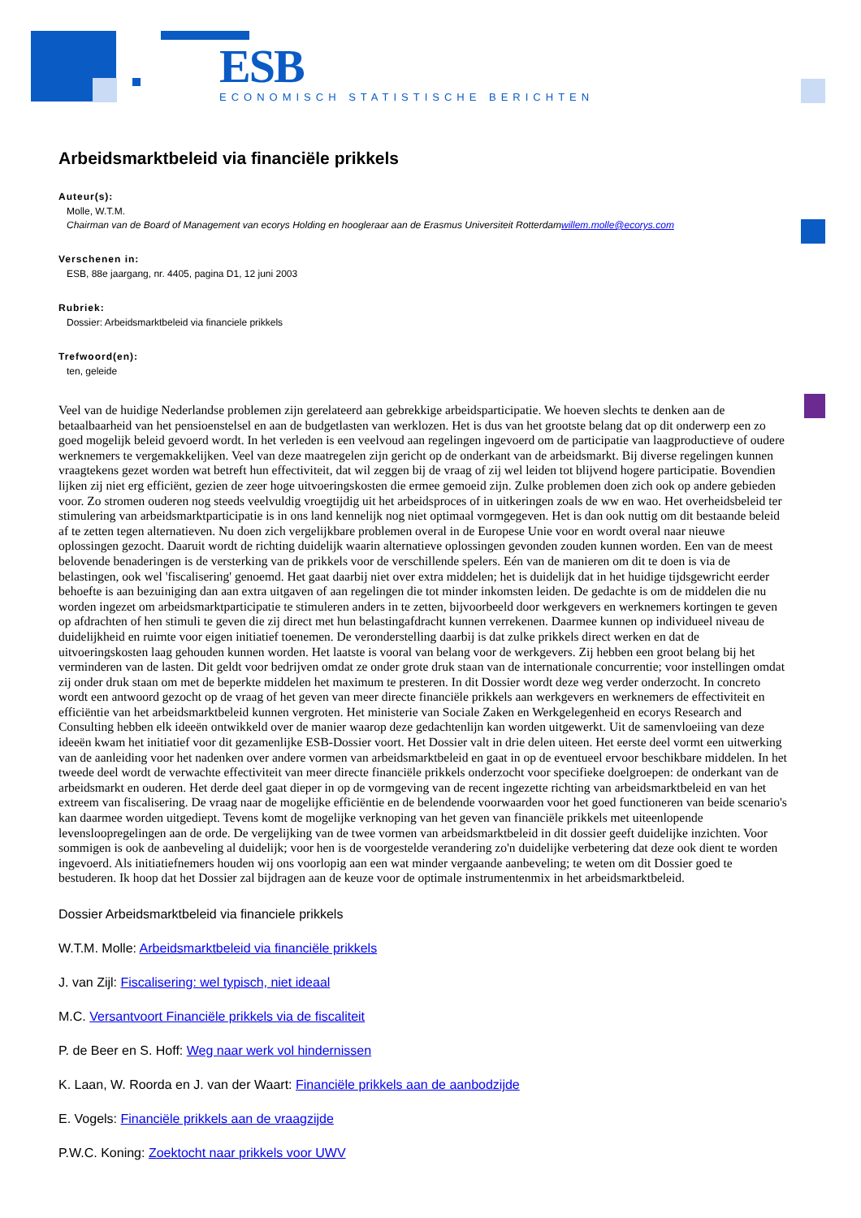ESB
ECONOMISCH STATISTISCHE BERICHTEN
Arbeidsmarktbeleid via financiële prikkels
Auteur(s):
Molle, W.T.M.
Chairman van de Board of Management van ecorys Holding en hoogleraar aan de Erasmus Universiteit Rotterdamwillem.molle@ecorys.com
Verschenen in:
ESB, 88e jaargang, nr. 4405, pagina D1, 12 juni 2003
Rubriek:
Dossier: Arbeidsmarktbeleid via financiele prikkels
Trefwoord(en):
ten, geleide
Veel van de huidige Nederlandse problemen zijn gerelateerd aan gebrekkige arbeidsparticipatie. We hoeven slechts te denken aan de betaalbaarheid van het pensioenstelsel en aan de budgetlasten van werklozen. Het is dus van het grootste belang dat op dit onderwerp een zo goed mogelijk beleid gevoerd wordt. In het verleden is een veelvoud aan regelingen ingevoerd om de participatie van laagproductieve of oudere werknemers te vergemakkelijken. Veel van deze maatregelen zijn gericht op de onderkant van de arbeidsmarkt. Bij diverse regelingen kunnen vraagtekens gezet worden wat betreft hun effectiviteit, dat wil zeggen bij de vraag of zij wel leiden tot blijvend hogere participatie. Bovendien lijken zij niet erg efficiënt, gezien de zeer hoge uitvoeringskosten die ermee gemoeid zijn. Zulke problemen doen zich ook op andere gebieden voor. Zo stromen ouderen nog steeds veelvuldig vroegtijdig uit het arbeidsproces of in uitkeringen zoals de ww en wao. Het overheidsbeleid ter stimulering van arbeidsmarktparticipatie is in ons land kennelijk nog niet optimaal vormgegeven. Het is dan ook nuttig om dit bestaande beleid af te zetten tegen alternatieven. Nu doen zich vergelijkbare problemen overal in de Europese Unie voor en wordt overal naar nieuwe oplossingen gezocht. Daaruit wordt de richting duidelijk waarin alternatieve oplossingen gevonden zouden kunnen worden. Een van de meest belovende benaderingen is de versterking van de prikkels voor de verschillende spelers. Eén van de manieren om dit te doen is via de belastingen, ook wel 'fiscalisering' genoemd. Het gaat daarbij niet over extra middelen; het is duidelijk dat in het huidige tijdsgewricht eerder behoefte is aan bezuiniging dan aan extra uitgaven of aan regelingen die tot minder inkomsten leiden. De gedachte is om de middelen die nu worden ingezet om arbeidsmarktparticipatie te stimuleren anders in te zetten, bijvoorbeeld door werkgevers en werknemers kortingen te geven op afdrachten of hen stimuli te geven die zij direct met hun belastingafdracht kunnen verrekenen. Daarmee kunnen op individueel niveau de duidelijkheid en ruimte voor eigen initiatief toenemen. De veronderstelling daarbij is dat zulke prikkels direct werken en dat de uitvoeringskosten laag gehouden kunnen worden. Het laatste is vooral van belang voor de werkgevers. Zij hebben een groot belang bij het verminderen van de lasten. Dit geldt voor bedrijven omdat ze onder grote druk staan van de internationale concurrentie; voor instellingen omdat zij onder druk staan om met de beperkte middelen het maximum te presteren. In dit Dossier wordt deze weg verder onderzocht. In concreto wordt een antwoord gezocht op de vraag of het geven van meer directe financiële prikkels aan werkgevers en werknemers de effectiviteit en efficiëntie van het arbeidsmarktbeleid kunnen vergroten. Het ministerie van Sociale Zaken en Werkgelegenheid en ecorys Research and Consulting hebben elk ideeën ontwikkeld over de manier waarop deze gedachtenlijn kan worden uitgewerkt. Uit de samenvloeiing van deze ideeën kwam het initiatief voor dit gezamenlijke ESB-Dossier voort. Het Dossier valt in drie delen uiteen. Het eerste deel vormt een uitwerking van de aanleiding voor het nadenken over andere vormen van arbeidsmarktbeleid en gaat in op de eventueel ervoor beschikbare middelen. In het tweede deel wordt de verwachte effectiviteit van meer directe financiële prikkels onderzocht voor specifieke doelgroepen: de onderkant van de arbeidsmarkt en ouderen. Het derde deel gaat dieper in op de vormgeving van de recent ingezette richting van arbeidsmarktbeleid en van het extreem van fiscalisering. De vraag naar de mogelijke efficiëntie en de belendende voorwaarden voor het goed functioneren van beide scenario's kan daarmee worden uitgediept. Tevens komt de mogelijke verknoping van het geven van financiële prikkels met uiteenlopende levensloopregelingen aan de orde. De vergelijking van de twee vormen van arbeidsmarktbeleid in dit dossier geeft duidelijke inzichten. Voor sommigen is ook de aanbeveling al duidelijk; voor hen is de voorgestelde verandering zo'n duidelijke verbetering dat deze ook dient te worden ingevoerd. Als initiatiefnemers houden wij ons voorlopig aan een wat minder vergaande aanbeveling; te weten om dit Dossier goed te bestuderen. Ik hoop dat het Dossier zal bijdragen aan de keuze voor de optimale instrumentenmix in het arbeidsmarktbeleid.
Dossier Arbeidsmarktbeleid via financiele prikkels
W.T.M. Molle: Arbeidsmarktbeleid via financiële prikkels
J. van Zijl: Fiscalisering: wel typisch, niet ideaal
M.C. Versantvoort Financiële prikkels via de fiscaliteit
P. de Beer en S. Hoff: Weg naar werk vol hindernissen
K. Laan, W. Roorda en J. van der Waart: Financiële prikkels aan de aanbodzijde
E. Vogels: Financiële prikkels aan de vraagzijde
P.W.C. Koning: Zoektocht naar prikkels voor UWV